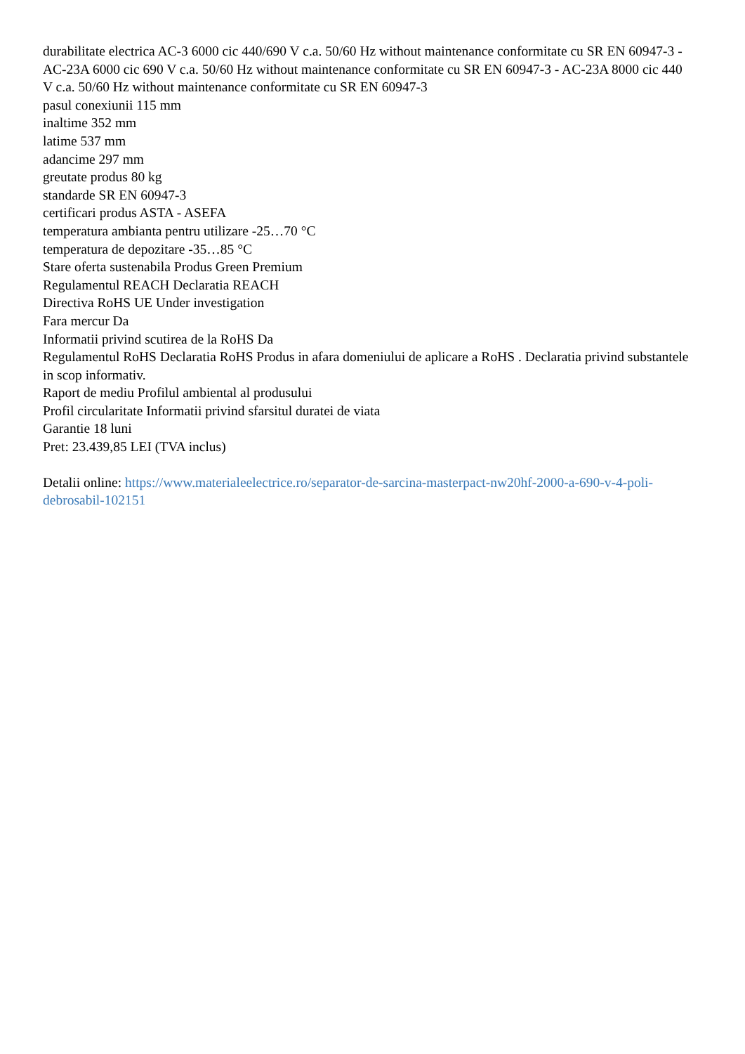durabilitate electrica AC-3 6000 cic 440/690 V c.a. 50/60 Hz without maintenance conformitate cu SR EN 60947-3 - AC-23A 6000 cic 690 V c.a. 50/60 Hz without maintenance conformitate cu SR EN 60947-3 - AC-23A 8000 cic 440 V c.a. 50/60 Hz without maintenance conformitate cu SR EN 60947-3
pasul conexiunii 115 mm
inaltime 352 mm
latime 537 mm
adancime 297 mm
greutate produs 80 kg
standarde SR EN 60947-3
certificari produs ASTA - ASEFA
temperatura ambianta pentru utilizare -25…70 °C
temperatura de depozitare -35…85 °C
Stare oferta sustenabila Produs Green Premium
Regulamentul REACH Declaratia REACH
Directiva RoHS UE Under investigation
Fara mercur Da
Informatii privind scutirea de la RoHS Da
Regulamentul RoHS Declaratia RoHS Produs in afara domeniului de aplicare a RoHS . Declaratia privind substantele in scop informativ.
Raport de mediu Profilul ambiental al produsului
Profil circularitate Informatii privind sfarsitul duratei de viata
Garantie 18 luni
Pret: 23.439,85 LEI (TVA inclus)
Detalii online: https://www.materialeelectrice.ro/separator-de-sarcina-masterpact-nw20hf-2000-a-690-v-4-poli-debrosabil-102151